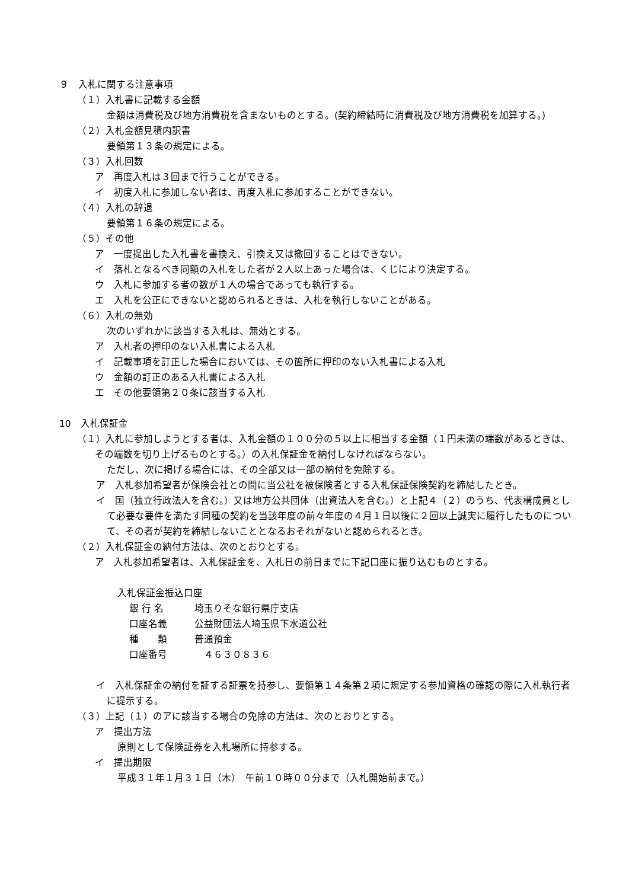９　入札に関する注意事項
（１）入札書に記載する金額
金額は消費税及び地方消費税を含まないものとする。(契約締結時に消費税及び地方消費税を加算する。)
（２）入札金額見積内訳書
要領第１３条の規定による。
（３）入札回数
ア　再度入札は３回まで行うことができる。
イ　初度入札に参加しない者は、再度入札に参加することができない。
（４）入札の辞退
要領第１６条の規定による。
（５）その他
ア　一度提出した入札書を書換え、引換え又は撤回することはできない。
イ　落札となるべき同額の入札をした者が２人以上あった場合は、くじにより決定する。
ウ　入札に参加する者の数が１人の場合であっても執行する。
エ　入札を公正にできないと認められるときは、入札を執行しないことがある。
（６）入札の無効
次のいずれかに該当する入札は、無効とする。
ア　入札者の押印のない入札書による入札
イ　記載事項を訂正した場合においては、その箇所に押印のない入札書による入札
ウ　金額の訂正のある入札書による入札
エ　その他要領第２０条に該当する入札
10　入札保証金
（１）入札に参加しようとする者は、入札金額の１００分の５以上に相当する金額（１円未満の端数があるときは、その端数を切り上げるものとする。）の入札保証金を納付しなければならない。
ただし、次に掲げる場合には、その全部又は一部の納付を免除する。
ア　入札参加希望者が保険会社との間に当公社を被保険者とする入札保証保険契約を締結したとき。
イ　国（独立行政法人を含む。）又は地方公共団体（出資法人を含む。）と上記４（２）のうち、代表構成員として必要な要件を満たす同種の契約を当該年度の前々年度の４月１日以後に２回以上誠実に履行したものについて、その者が契約を締結しないこととなるおそれがないと認められるとき。
（２）入札保証金の納付方法は、次のとおりとする。
ア　入札参加希望者は、入札保証金を、入札日の前日までに下記口座に振り込むものとする。
入札保証金振込口座
銀 行 名 埼玉りそな銀行県庁支店
口座名義 公益財団法人埼玉県下水道公社
種　　類 普通預金
口座番号 　４６３０８３６
イ　入札保証金の納付を証する証票を持参し、要領第１４条第２項に規定する参加資格の確認の際に入札執行者に提示する。
（３）上記（１）のアに該当する場合の免除の方法は、次のとおりとする。
ア　提出方法
原則として保険証券を入札場所に持参する。
イ　提出期限
平成３１年１月３１日（木）　午前１０時００分まで（入札開始前まで。）